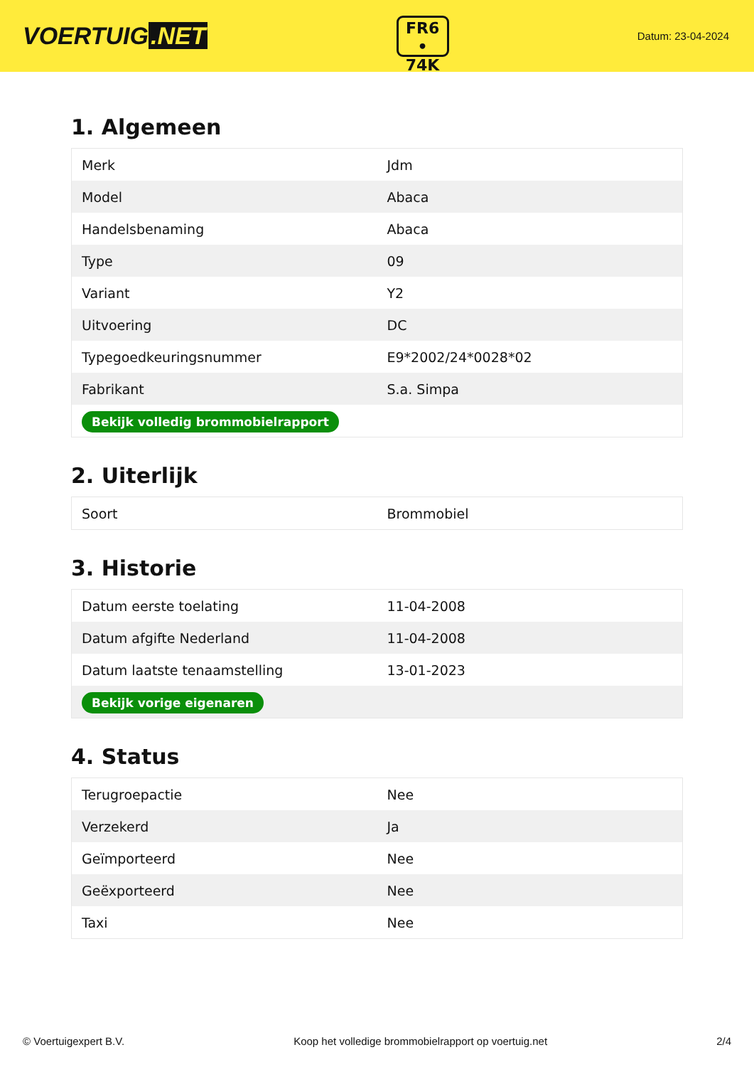VOERTUIG.NET
FR6
• 74K
Datum: 23-04-2024
1. Algemeen
| Merk | Jdm |
| Model | Abaca |
| Handelsbenaming | Abaca |
| Type | 09 |
| Variant | Y2 |
| Uitvoering | DC |
| Typegoedkeuringsnummer | E9*2002/24*0028*02 |
| Fabrikant | S.a. Simpa |
| Bekijk volledig brommobielrapport | |
2. Uiterlijk
| Soort | Brommobiel |
3. Historie
| Datum eerste toelating | 11-04-2008 |
| Datum afgifte Nederland | 11-04-2008 |
| Datum laatste tenaamstelling | 13-01-2023 |
| Bekijk vorige eigenaren | |
4. Status
| Terugroepactie | Nee |
| Verzekerd | Ja |
| Geïmporteerd | Nee |
| Geëxporteerd | Nee |
| Taxi | Nee |
© Voertuigexpert B.V. Koop het volledige brommobielrapport op voertuig.net 2/4